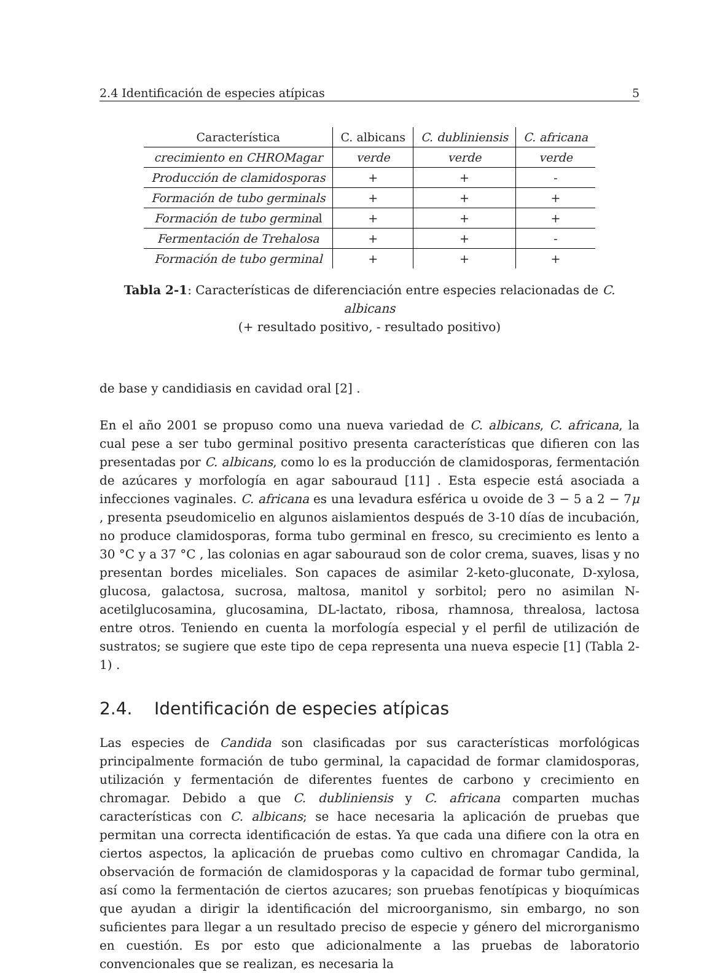2.4 Identificación de especies atípicas 5
| Característica | C. albicans | C. dubliniensis | C. africana |
| --- | --- | --- | --- |
| crecimiento en CHROMagar | verde | verde | verde |
| Producción de clamidosporas | + | + | - |
| Formación de tubo germinals | + | + | + |
| Formación de tubo germina l | + | + | + |
| Fermentación de Trehalosa | + | + | - |
| Formación de tubo germinal | + | + | + |
Tabla 2-1: Características de diferenciación entre especies relacionadas de C. albicans
(+ resultado positivo, - resultado positivo)
de base y candidiasis en cavidad oral [2] .
En el año 2001 se propuso como una nueva variedad de C. albicans, C. africana, la cual pese a ser tubo germinal positivo presenta características que difieren con las presentadas por C. albicans, como lo es la producción de clamidosporas, fermentación de azúcares y morfología en agar sabouraud [11] . Esta especie está asociada a infecciones vaginales. C. africana es una levadura esférica u ovoide de 3 − 5 a 2 − 7μ , presenta pseudomicelio en algunos aislamientos después de 3-10 días de incubación, no produce clamidosporas, forma tubo germinal en fresco, su crecimiento es lento a 30 °C y a 37 °C , las colonias en agar sabouraud son de color crema, suaves, lisas y no presentan bordes miceliales. Son capaces de asimilar 2-keto-gluconate, D-xylosa, glucosa, galactosa, sucrosa, maltosa, manitol y sorbitol; pero no asimilan N-acetilglucosamina, glucosamina, DL-lactato, ribosa, rhamnosa, threalosa, lactosa entre otros. Teniendo en cuenta la morfología especial y el perfil de utilización de sustratos; se sugiere que este tipo de cepa representa una nueva especie [1] (Tabla 2-1) .
2.4. Identificación de especies atípicas
Las especies de Candida son clasificadas por sus características morfológicas principalmente formación de tubo germinal, la capacidad de formar clamidosporas, utilización y fermentación de diferentes fuentes de carbono y crecimiento en chromagar. Debido a que C. dubliniensis y C. africana comparten muchas características con C. albicans; se hace necesaria la aplicación de pruebas que permitan una correcta identificación de estas. Ya que cada una difiere con la otra en ciertos aspectos, la aplicación de pruebas como cultivo en chromagar Candida, la observación de formación de clamidosporas y la capacidad de formar tubo germinal, así como la fermentación de ciertos azucares; son pruebas fenotípicas y bioquímicas que ayudan a dirigir la identificación del microorganismo, sin embargo, no son suficientes para llegar a un resultado preciso de especie y género del microrganismo en cuestión. Es por esto que adicionalmente a las pruebas de laboratorio convencionales que se realizan, es necesaria la